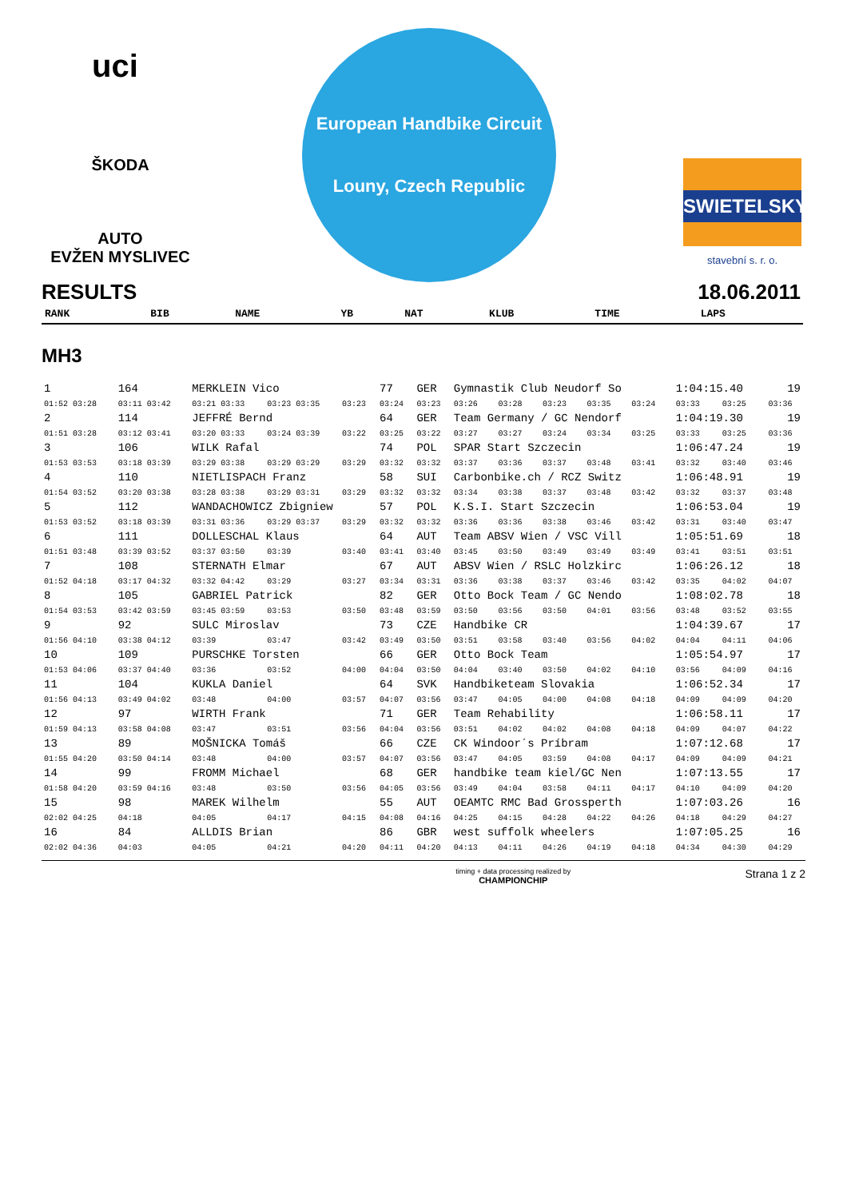uci
ŠKODA
AUTO
EVŽEN MYSLIVEC
European Handbike Circuit
Louny, Czech Republic
SWIETELSKY
stavební s. r. o.
RESULTS 18.06.2011
| RANK | BIB | NAME | YB | NAT | KLUB | TIME | LAPS |
| --- | --- | --- | --- | --- | --- | --- | --- |
MH3
| 1 | 164 | MERKLEIN Vico | | | 77 | GER | Gymnastik Club Neudorf So | | | | | 1:04:15.40 | | 19 |
| 01:52 03:28 | 03:11 03:42 | 03:21 03:33 | 03:23 03:35 | 03:23 | 03:24 | 03:23 | 03:26 | 03:28 | 03:23 | 03:35 | 03:24 | 03:33 | 03:25 | 03:36 |
| 2 | 114 | JEFFRÉ Bernd | | | 64 | GER | Team Germany / GC Nendorf | | | | | 1:04:19.30 | | 19 |
| 01:51 03:28 | 03:12 03:41 | 03:20 03:33 | 03:24 03:39 | 03:22 | 03:25 | 03:22 | 03:27 | 03:27 | 03:24 | 03:34 | 03:25 | 03:33 | 03:25 | 03:36 |
| 3 | 106 | WILK Rafal | | | 74 | POL | SPAR Start Szczecin | | | | | 1:06:47.24 | | 19 |
| 01:53 03:53 | 03:18 03:39 | 03:29 03:38 | 03:29 03:29 | 03:29 | 03:32 | 03:32 | 03:37 | 03:36 | 03:37 | 03:48 | 03:41 | 03:32 | 03:40 | 03:46 |
| 4 | 110 | NIETLISPACH Franz | | | 58 | SUI | Carbonbike.ch / RCZ Switz | | | | | 1:06:48.91 | | 19 |
| 01:54 03:52 | 03:20 03:38 | 03:28 03:38 | 03:29 03:31 | 03:29 | 03:32 | 03:32 | 03:34 | 03:38 | 03:37 | 03:48 | 03:42 | 03:32 | 03:37 | 03:48 |
| 5 | 112 | WANDACHOWICZ Zbigniew | | | 57 | POL | K.S.I. Start Szczecin | | | | | 1:06:53.04 | | 19 |
| 01:53 03:52 | 03:18 03:39 | 03:31 03:36 | 03:29 03:37 | 03:29 | 03:32 | 03:32 | 03:36 | 03:36 | 03:38 | 03:46 | 03:42 | 03:31 | 03:40 | 03:47 |
| 6 | 111 | DOLLESCHAL Klaus | | | 64 | AUT | Team ABSV Wien / VSC Vill | | | | | 1:05:51.69 | | 18 |
| 01:51 03:48 | 03:39 03:52 | 03:37 03:50 | 03:39 | 03:40 | 03:41 | 03:40 | 03:45 | 03:50 | 03:49 | 03:49 | 03:49 | 03:41 | 03:51 | 03:51 |
| 7 | 108 | STERNATH Elmar | | | 67 | AUT | ABSV Wien / RSLC Holzkirc | | | | | 1:06:26.12 | | 18 |
| 01:52 04:18 | 03:17 04:32 | 03:32 04:42 | 03:29 | 03:27 | 03:34 | 03:31 | 03:36 | 03:38 | 03:37 | 03:46 | 03:42 | 03:35 | 04:02 | 04:07 |
| 8 | 105 | GABRIEL Patrick | | | 82 | GER | Otto Bock Team / GC Nendo | | | | | 1:08:02.78 | | 18 |
| 01:54 03:53 | 03:42 03:59 | 03:45 03:59 | 03:53 | 03:50 | 03:48 | 03:59 | 03:50 | 03:56 | 03:50 | 04:01 | 03:56 | 03:48 | 03:52 | 03:55 |
| 9 | 92 | SULC Miroslav | | | 73 | CZE | Handbike CR | | | | | 1:04:39.67 | | 17 |
| 01:56 04:10 | 03:38 04:12 | 03:39 | 03:47 | 03:42 | 03:49 | 03:50 | 03:51 | 03:58 | 03:40 | 03:56 | 04:02 | 04:04 | 04:11 | 04:06 |
| 10 | 109 | PURSCHKE Torsten | | | 66 | GER | Otto Bock Team | | | | | 1:05:54.97 | | 17 |
| 01:53 04:06 | 03:37 04:40 | 03:36 | 03:52 | 04:00 | 04:04 | 03:50 | 04:04 | 03:40 | 03:50 | 04:02 | 04:10 | 03:56 | 04:09 | 04:16 |
| 11 | 104 | KUKLA Daniel | | | 64 | SVK | Handbiketeam Slovakia | | | | | 1:06:52.34 | | 17 |
| 01:56 04:13 | 03:49 04:02 | 03:48 | 04:00 | 03:57 | 04:07 | 03:56 | 03:47 | 04:05 | 04:00 | 04:08 | 04:18 | 04:09 | 04:09 | 04:20 |
| 12 | 97 | WIRTH Frank | | | 71 | GER | Team Rehability | | | | | 1:06:58.11 | | 17 |
| 01:59 04:13 | 03:58 04:08 | 03:47 | 03:51 | 03:56 | 04:04 | 03:56 | 03:51 | 04:02 | 04:02 | 04:08 | 04:18 | 04:09 | 04:07 | 04:22 |
| 13 | 89 | MOŠNICKA Tomáš | | | 66 | CZE | CK Windoor´s Príbram | | | | | 1:07:12.68 | | 17 |
| 01:55 04:20 | 03:50 04:14 | 03:48 | 04:00 | 03:57 | 04:07 | 03:56 | 03:47 | 04:05 | 03:59 | 04:08 | 04:17 | 04:09 | 04:09 | 04:21 |
| 14 | 99 | FROMM Michael | | | 68 | GER | handbike team kiel/GC Nen | | | | | 1:07:13.55 | | 17 |
| 01:58 04:20 | 03:59 04:16 | 03:48 | 03:50 | 03:56 | 04:05 | 03:56 | 03:49 | 04:04 | 03:58 | 04:11 | 04:17 | 04:10 | 04:09 | 04:20 |
| 15 | 98 | MAREK Wilhelm | | | 55 | AUT | OEAMTC RMC Bad Grossperth | | | | | 1:07:03.26 | | 16 |
| 02:02 04:25 | 04:18 | 04:05 | 04:17 | 04:15 | 04:08 | 04:16 | 04:25 | 04:15 | 04:28 | 04:22 | 04:26 | 04:18 | 04:29 | 04:27 |
| 16 | 84 | ALLDIS Brian | | | 86 | GBR | west suffolk wheelers | | | | | 1:07:05.25 | | 16 |
| 02:02 04:36 | 04:03 | 04:05 | 04:21 | 04:20 | 04:11 | 04:20 | 04:13 | 04:11 | 04:26 | 04:19 | 04:18 | 04:34 | 04:30 | 04:29 |
timing + data processing realized by
CHAMPIONCHIP Strana 1 z 2